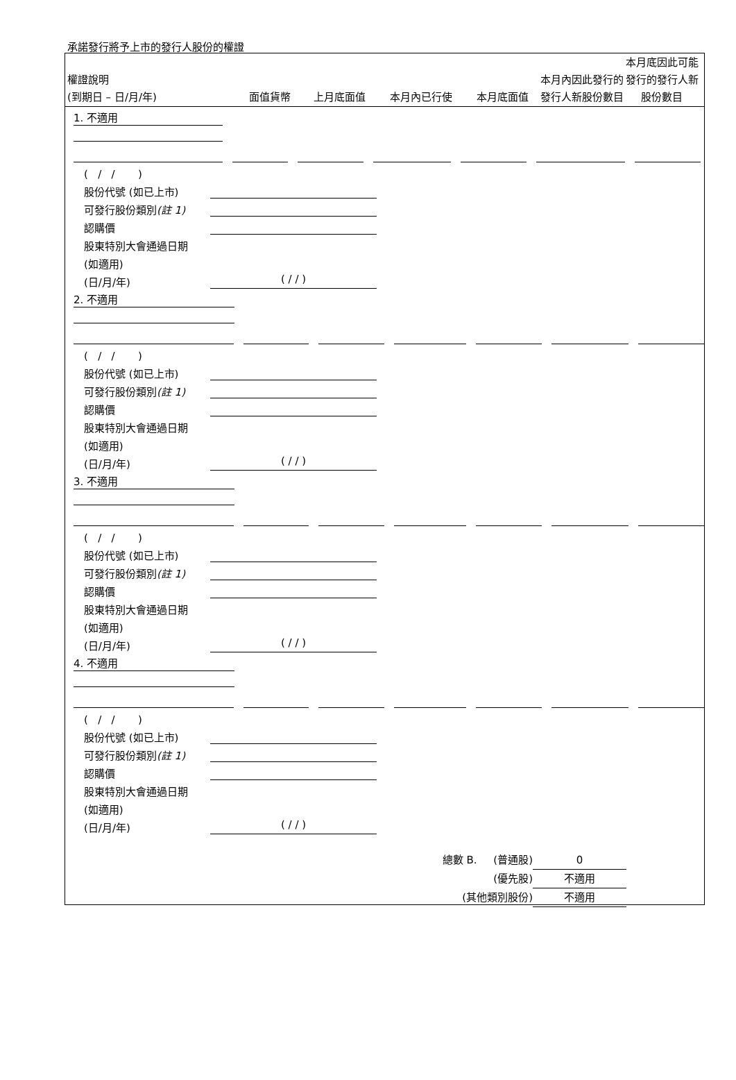承諾發行將予上市的發行人股份的權證
權證說明
(到期日 – 日/月/年)
面值貨幣
上月底面值
本月內已行使
本月底面值
本月內因此發行的發行人新股份數目
本月底因此可能發行的發行人新股份數目
1. 不適用
( / / )
股份代號 (如已上市)
可發行股份類別(註 1)
認購價
股東特別大會通過日期
(如適用)
(日/月/年)
( / / )
2. 不適用
( / / )
股份代號 (如已上市)
可發行股份類別(註 1)
認購價
股東特別大會通過日期
(如適用)
(日/月/年)
( / / )
3. 不適用
( / / )
股份代號 (如已上市)
可發行股份類別(註 1)
認購價
股東特別大會通過日期
(如適用)
(日/月/年)
( / / )
4. 不適用
( / / )
股份代號 (如已上市)
可發行股份類別(註 1)
認購價
股東特別大會通過日期
(如適用)
(日/月/年)
( / / )
總數 B. (普通股) 0
(優先股) 不適用
(其他類別股份) 不適用